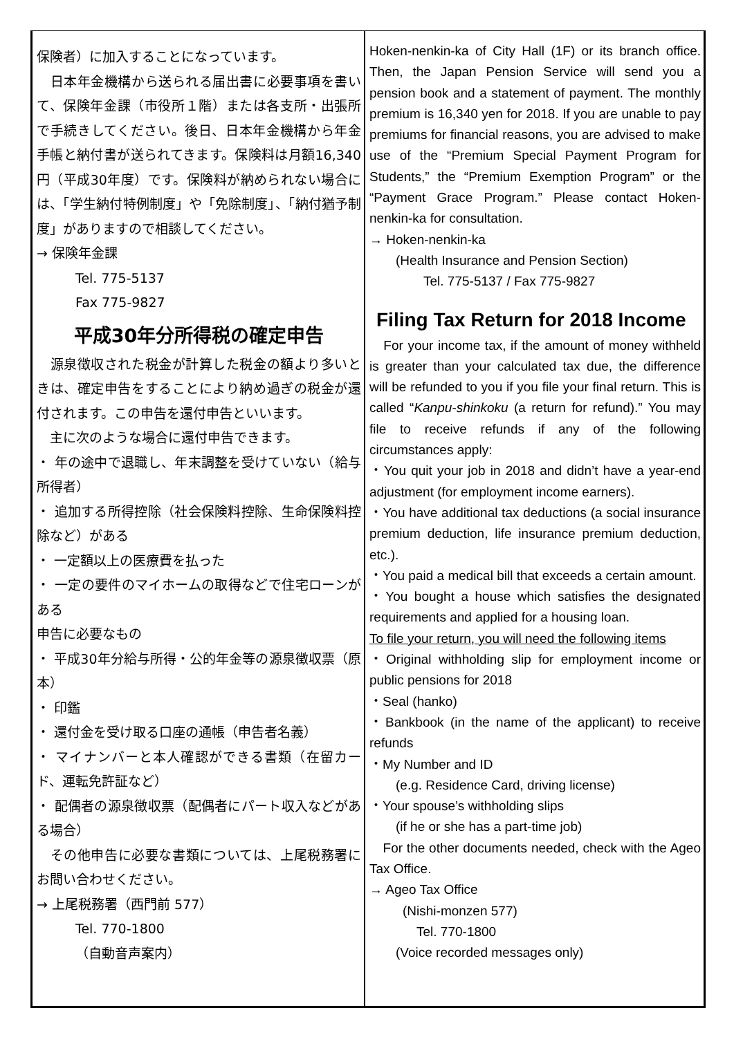保険者）に加入することになっています。
　日本年金機構から送られる届出書に必要事項を書いて、保険年金課（市役所１階）または各支所・出張所で手続きしてください。後日、日本年金機構から年金手帳と納付書が送られてきます。保険料は月額16,340円（平成30年度）です。保険料が納められない場合には、「学生納付特例制度」や「免除制度」、「納付猶予制度」がありますので相談してください。
→ 保険年金課
Tel. 775-5137
Fax 775-9827
平成30年分所得税の確定申告
　源泉徴収された税金が計算した税金の額より多いときは、確定申告をすることにより納め過ぎの税金が還付されます。この申告を還付申告といいます。
　主に次のような場合に還付申告できます。
・ 年の途中で退職し、年末調整を受けていない（給与所得者）
・ 追加する所得控除（社会保険料控除、生命保険料控除など）がある
・ 一定額以上の医療費を払った
・ 一定の要件のマイホームの取得などで住宅ローンがある
申告に必要なもの
・ 平成30年分給与所得・公的年金等の源泉徴収票（原本）
・ 印鑑
・ 還付金を受け取る口座の通帳（申告者名義）
・ マイナンバーと本人確認ができる書類（在留カード、運転免許証など）
・ 配偶者の源泉徴収票（配偶者にパート収入などがある場合）
　その他申告に必要な書類については、上尾税務署にお問い合わせください。
→ 上尾税務署（西門前 577）
Tel. 770-1800
（自動音声案内）
Hoken-nenkin-ka of City Hall (1F) or its branch office. Then, the Japan Pension Service will send you a pension book and a statement of payment. The monthly premium is 16,340 yen for 2018. If you are unable to pay premiums for financial reasons, you are advised to make use of the “Premium Special Payment Program for Students,” the “Premium Exemption Program” or the “Payment Grace Program.” Please contact Hoken-nenkin-ka for consultation.
→ Hoken-nenkin-ka
(Health Insurance and Pension Section)
Tel. 775-5137 / Fax 775-9827
Filing Tax Return for 2018 Income
　For your income tax, if the amount of money withheld is greater than your calculated tax due, the difference will be refunded to you if you file your final return. This is called “Kanpu-shinkoku (a return for refund).” You may file to receive refunds if any of the following circumstances apply:
・You quit your job in 2018 and didn’t have a year-end adjustment (for employment income earners).
・You have additional tax deductions (a social insurance premium deduction, life insurance premium deduction, etc.).
・You paid a medical bill that exceeds a certain amount.
・You bought a house which satisfies the designated requirements and applied for a housing loan.
To file your return, you will need the following items
・Original withholding slip for employment income or public pensions for 2018
・Seal (hanko)
・Bankbook (in the name of the applicant) to receive refunds
・My Number and ID
(e.g. Residence Card, driving license)
・Your spouse’s withholding slips
(if he or she has a part-time job)
　For the other documents needed, check with the Ageo Tax Office.
→ Ageo Tax Office
(Nishi-monzen 577)
Tel. 770-1800
(Voice recorded messages only)